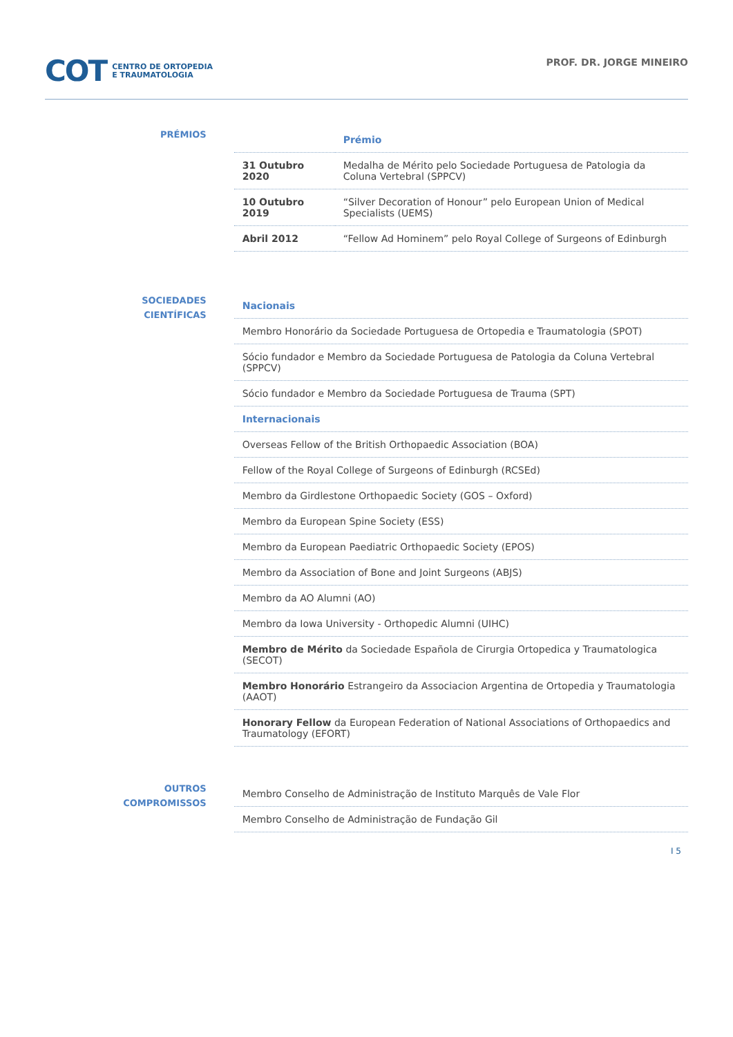COT CENTRO DE ORTOPEDIA
E TRAUMATOLOGIA
PROF. DR. JORGE MINEIRO
PRÉMIOS
| | Prémio |
| --- | --- |
| 31 Outubro 2020 | Medalha de Mérito pelo Sociedade Portuguesa de Patologia da Coluna Vertebral (SPPCV) |
| 10 Outubro 2019 | “Silver Decoration of Honour” pelo European Union of Medical Specialists (UEMS) |
| Abril 2012 | “Fellow Ad Hominem” pelo Royal College of Surgeons of Edinburgh |
SOCIEDADES
CIENTÍFICAS
| Nacionais |
| --- |
| Membro Honorário da Sociedade Portuguesa de Ortopedia e Traumatologia (SPOT) |
| Sócio fundador e Membro da Sociedade Portuguesa de Patologia da Coluna Vertebral (SPPCV) |
| Sócio fundador e Membro da Sociedade Portuguesa de Trauma (SPT) |
| Internacionais |
| Overseas Fellow of the British Orthopaedic Association (BOA) |
| Fellow of the Royal College of Surgeons of Edinburgh (RCSEd) |
| Membro da Girdlestone Orthopaedic Society (GOS – Oxford) |
| Membro da European Spine Society (ESS) |
| Membro da European Paediatric Orthopaedic Society (EPOS) |
| Membro da Association of Bone and Joint Surgeons (ABJS) |
| Membro da AO Alumni (AO) |
| Membro da Iowa University - Orthopedic Alumni (UIHC) |
| Membro de Mérito da Sociedade Española de Cirurgia Ortopedica y Traumatologica (SECOT) |
| Membro Honorário Estrangeiro da Associacion Argentina de Ortopedia y Traumatologia (AAOT) |
| Honorary Fellow da European Federation of National Associations of Orthopaedics and Traumatology (EFORT) |
OUTROS
COMPROMISSOS
| Membro Conselho de Administração de Instituto Marquês de Vale Flor |
| Membro Conselho de Administração de Fundação Gil |
I 5